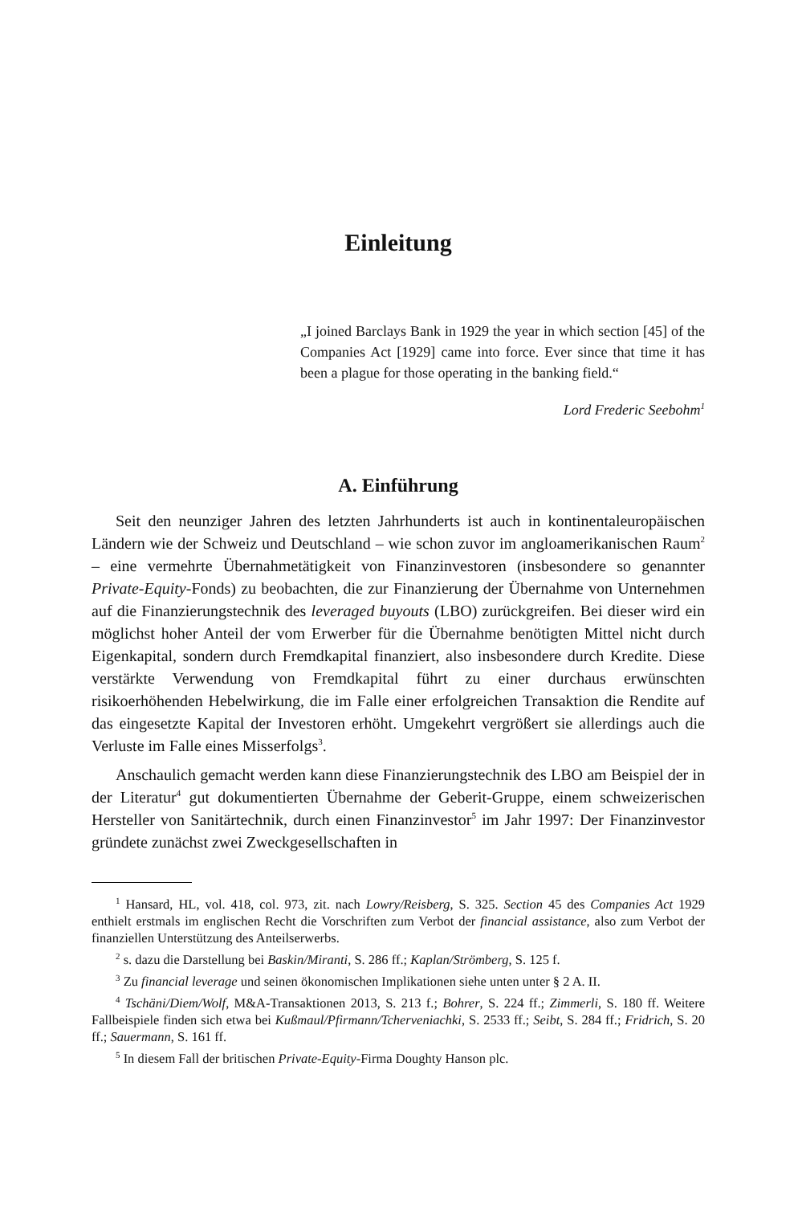Einleitung
„I joined Barclays Bank in 1929 the year in which section [45] of the Companies Act [1929] came into force. Ever since that time it has been a plague for those operating in the banking field.“
Lord Frederic Seebohm<sup>1</sup>
A. Einführung
Seit den neunziger Jahren des letzten Jahrhunderts ist auch in kontinentaleuropäischen Ländern wie der Schweiz und Deutschland – wie schon zuvor im angloamerikanischen Raum<sup>2</sup> – eine vermehrte Übernahmetätigkeit von Finanzinvestoren (insbesondere so genannter Private-Equity-Fonds) zu beobachten, die zur Finanzierung der Übernahme von Unternehmen auf die Finanzierungstechnik des leveraged buyouts (LBO) zurückgreifen. Bei dieser wird ein möglichst hoher Anteil der vom Erwerber für die Übernahme benötigten Mittel nicht durch Eigenkapital, sondern durch Fremdkapital finanziert, also insbesondere durch Kredite. Diese verstärkte Verwendung von Fremdkapital führt zu einer durchaus erwünschten risikoerhöhenden Hebelwirkung, die im Falle einer erfolgreichen Transaktion die Rendite auf das eingesetzte Kapital der Investoren erhöht. Umgekehrt vergrößert sie allerdings auch die Verluste im Falle eines Misserfolgs<sup>3</sup>.
Anschaulich gemacht werden kann diese Finanzierungstechnik des LBO am Beispiel der in der Literatur<sup>4</sup> gut dokumentierten Übernahme der Geberit-Gruppe, einem schweizerischen Hersteller von Sanitärtechnik, durch einen Finanzinvestor<sup>5</sup> im Jahr 1997: Der Finanzinvestor gründete zunächst zwei Zweckgesellschaften in
<sup>1</sup> Hansard, HL, vol. 418, col. 973, zit. nach Lowry/Reisberg, S. 325. Section 45 des Companies Act 1929 enthielt erstmals im englischen Recht die Vorschriften zum Verbot der financial assistance, also zum Verbot der finanziellen Unterstützung des Anteilserwerbs.
<sup>2</sup> s. dazu die Darstellung bei Baskin/Miranti, S. 286 ff.; Kaplan/Strömberg, S. 125 f.
<sup>3</sup> Zu financial leverage und seinen ökonomischen Implikationen siehe unten unter § 2 A. II.
<sup>4</sup> Tschäni/Diem/Wolf, M&A-Transaktionen 2013, S. 213 f.; Bohrer, S. 224 ff.; Zimmerli, S. 180 ff. Weitere Fallbeispiele finden sich etwa bei Kußmaul/Pfirmann/Tcherveniachki, S. 2533 ff.; Seibt, S. 284 ff.; Fridrich, S. 20 ff.; Sauermann, S. 161 ff.
<sup>5</sup> In diesem Fall der britischen Private-Equity-Firma Doughty Hanson plc.